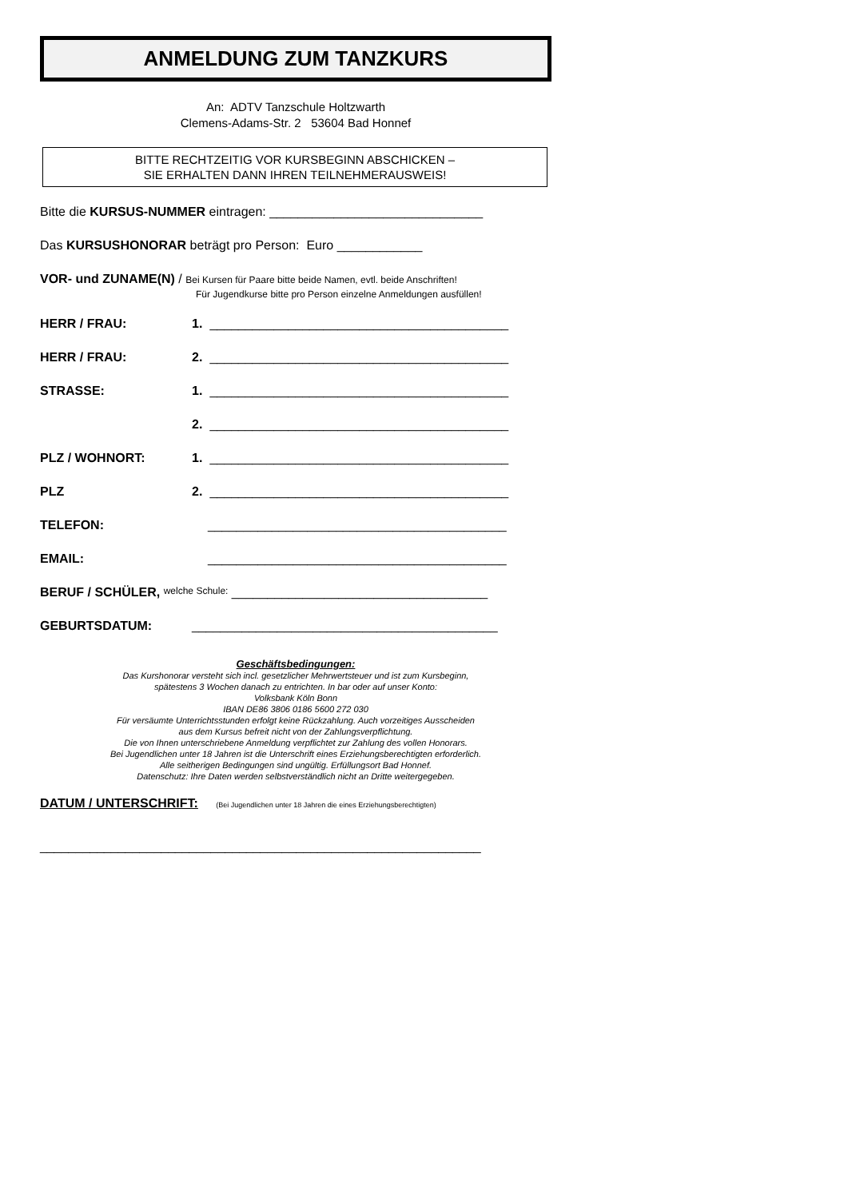ANMELDUNG ZUM TANZKURS
An: ADTV Tanzschule Holtzwarth
Clemens-Adams-Str. 2 53604 Bad Honnef
BITTE RECHTZEITIG VOR KURSBEGINN ABSCHICKEN –
SIE ERHALTEN DANN IHREN TEILNEHMERAUSWEIS!
Bitte die KURSUS-NUMMER eintragen: ______________________________
Das KURSUSHONORAR beträgt pro Person: Euro ____________
VOR- und ZUNAME(N) / Bei Kursen für Paare bitte beide Namen, evtl. beide Anschriften!
Für Jugendkurse bitte pro Person einzelne Anmeldungen ausfüllen!
HERR / FRAU: 1. __________________________________________
HERR / FRAU: 2. __________________________________________
STRASSE: 1. __________________________________________
2. __________________________________________
PLZ / WOHNORT: 1. __________________________________________
PLZ
2. __________________________________________
TELEFON: __________________________________________
EMAIL: __________________________________________
BERUF / SCHÜLER, welche Schule: ____________________________________
GEBURTSDATUM: ___________________________________________
Geschäftsbedingungen:
Das Kurshonorar versteht sich incl. gesetzlicher Mehrwertsteuer und ist zum Kursbeginn,
spätestens 3 Wochen danach zu entrichten. In bar oder auf unser Konto:
Volksbank Köln Bonn
IBAN DE86 3806 0186 5600 272 030
Für versäumte Unterrichtsstunden erfolgt keine Rückzahlung. Auch vorzeitiges Ausscheiden
aus dem Kursus befreit nicht von der Zahlungsverpflichtung.
Die von Ihnen unterschriebene Anmeldung verpflichtet zur Zahlung des vollen Honorars.
Bei Jugendlichen unter 18 Jahren ist die Unterschrift eines Erziehungsberechtigten erforderlich.
Alle seitherigen Bedingungen sind ungültig. Erfüllungsort Bad Honnef.
Datenschutz: Ihre Daten werden selbstverständlich nicht an Dritte weitergegeben.
DATUM / UNTERSCHRIFT: (Bei Jugendlichen unter 18 Jahren die eines Erziehungsberechtigten)
______________________________________________________________